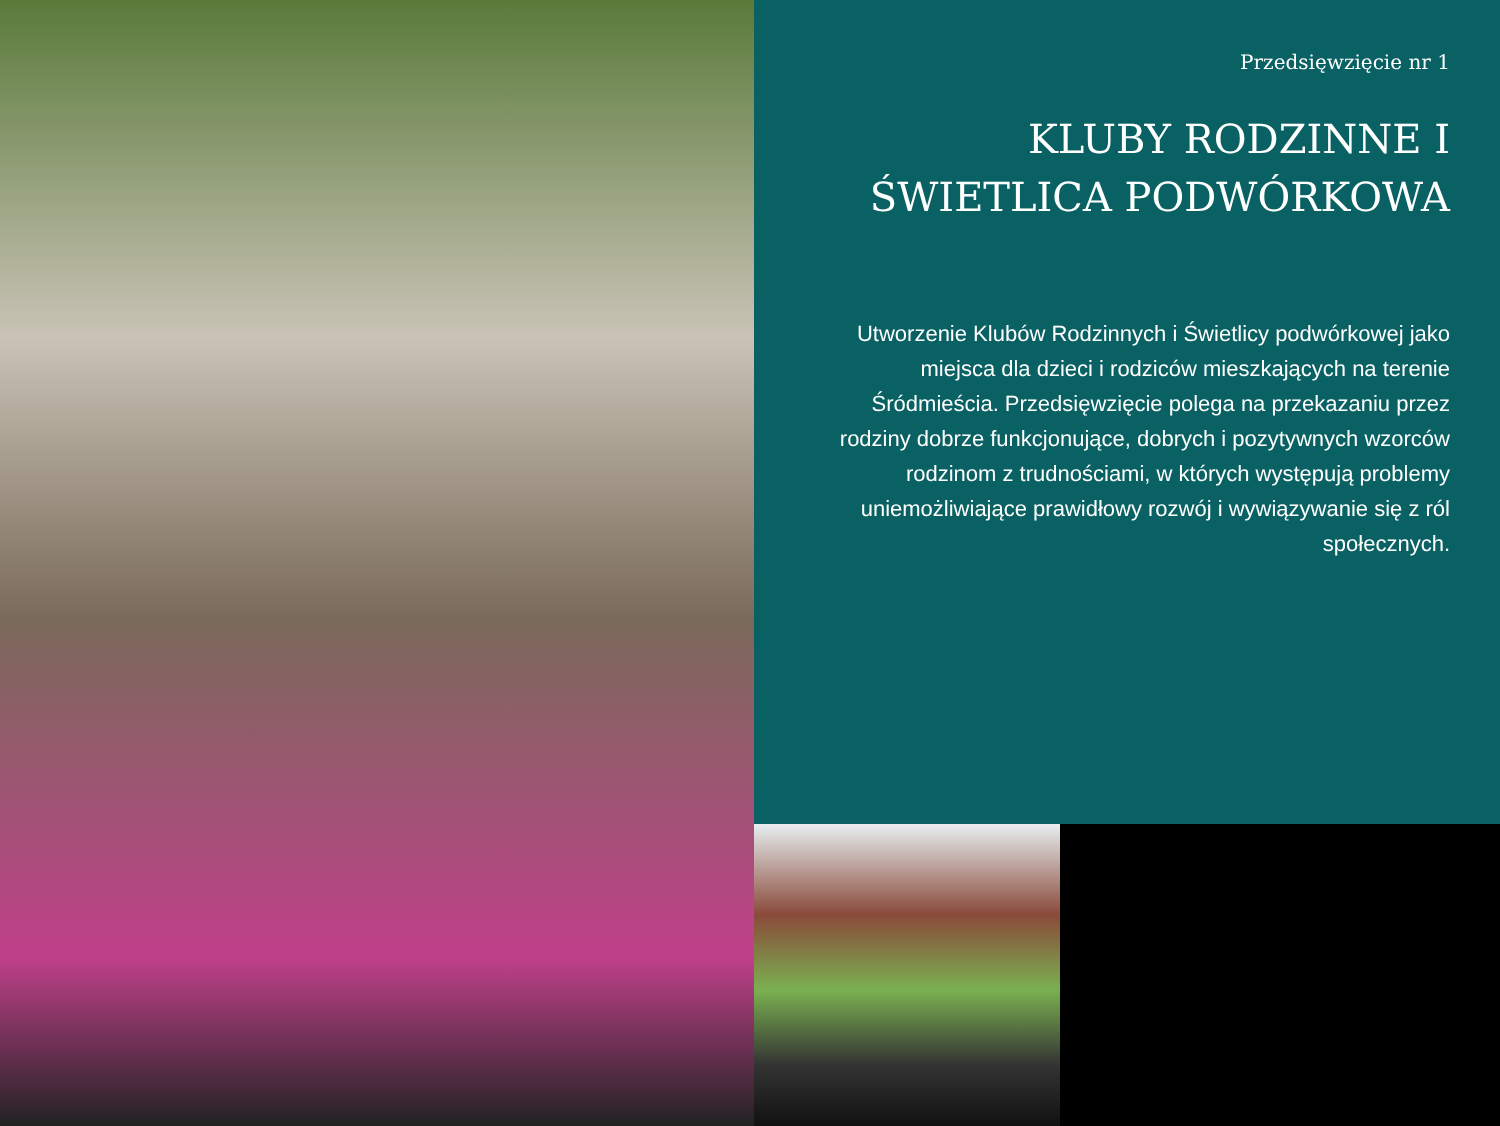Przedsięwzięcie nr 1
KLUBY RODZINNE I ŚWIETLICA PODWÓRKOWA
Utworzenie Klubów Rodzinnych i Świetlicy podwórkowej jako miejsca dla dzieci i rodziców mieszkających na terenie Śródmieścia. Przedsięwzięcie polega na przekazaniu przez rodziny dobrze funkcjonujące, dobrych i pozytywnych wzorców rodzinom z trudnościami, w których występują problemy uniemożliwiające prawidłowy rozwój i wywiązywanie się z ról społecznych.